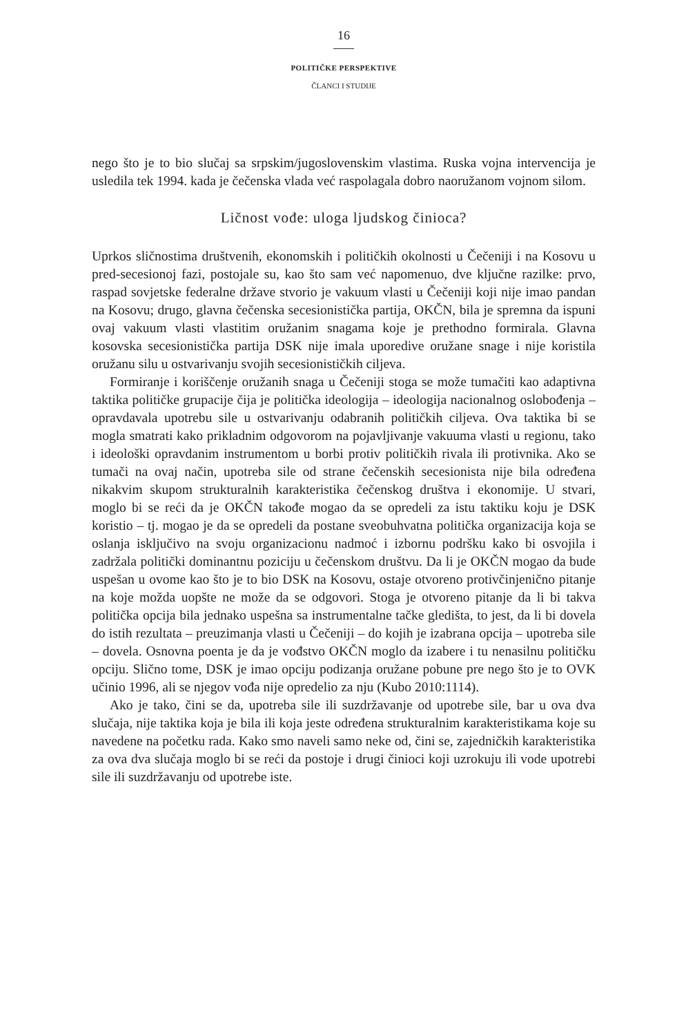16
POLITIČKE PERSPEKTIVE
ČLANCI I STUDIJE
nego što je to bio slučaj sa srpskim/jugoslovenskim vlastima. Ruska vojna intervencija je usledila tek 1994. kada je čečenska vlada već raspolagala dobro naoružanom vojnom silom.
Ličnost vođe: uloga ljudskog činioca?
Uprkos sličnostima društvenih, ekonomskih i političkih okolnosti u Čečeniji i na Kosovu u pred-secesionoj fazi, postojale su, kao što sam već napomenuo, dve ključne razilke: prvo, raspad sovjetske federalne države stvorio je vakuum vlasti u Čečeniji koji nije imao pandan na Kosovu; drugo, glavna čečenska secesionistička partija, OKČN, bila je spremna da ispuni ovaj vakuum vlasti vlastitim oružanim snagama koje je prethodno formirala. Glavna kosovska secesionistička partija DSK nije imala uporedive oružane snage i nije koristila oružanu silu u ostvarivanju svojih secesionističkih ciljeva.
Formiranje i koriščenje oružanih snaga u Čečeniji stoga se može tumačiti kao adaptivna taktika političke grupacije čija je politička ideologija – ideologija nacionalnog oslobođenja – opravdavala upotrebu sile u ostvarivanju odabranih političkih ciljeva. Ova taktika bi se mogla smatrati kako prikladnim odgovorom na pojavljivanje vakuuma vlasti u regionu, tako i ideološki opravdanim instrumentom u borbi protiv političkih rivala ili protivnika. Ako se tumači na ovaj način, upotreba sile od strane čečenskih secesionista nije bila određena nikakvim skupom strukturalnih karakteristika čečenskog društva i ekonomije. U stvari, moglo bi se reći da je OKČN takođe mogao da se opredeli za istu taktiku koju je DSK koristio – tj. mogao je da se opredeli da postane sveobuhvatna politička organizacija koja se oslanja isključivo na svoju organizacionu nadmoć i izbornu podršku kako bi osvojila i zadržala politički dominantnu poziciju u čečenskom društvu. Da li je OKČN mogao da bude uspešan u ovome kao što je to bio DSK na Kosovu, ostaje otvoreno protivčinjenično pitanje na koje možda uopšte ne može da se odgovori. Stoga je otvoreno pitanje da li bi takva politička opcija bila jednako uspešna sa instrumentalne tačke gledišta, to jest, da li bi dovela do istih rezultata – preuzimanja vlasti u Čečeniji – do kojih je izabrana opcija – upotreba sile – dovela. Osnovna poenta je da je vođstvo OKČN moglo da izabere i tu nenasilnu političku opciju. Slično tome, DSK je imao opciju podizanja oružane pobune pre nego što je to OVK učinio 1996, ali se njegov vođa nije opredelio za nju (Kubo 2010:1114).
Ako je tako, čini se da, upotreba sile ili suzdržavanje od upotrebe sile, bar u ova dva slučaja, nije taktika koja je bila ili koja jeste određena strukturalnim karakteristikama koje su navedene na početku rada. Kako smo naveli samo neke od, čini se, zajedničkih karakteristika za ova dva slučaja moglo bi se reći da postoje i drugi činioci koji uzrokuju ili vode upotrebi sile ili suzdržavanju od upotrebe iste.